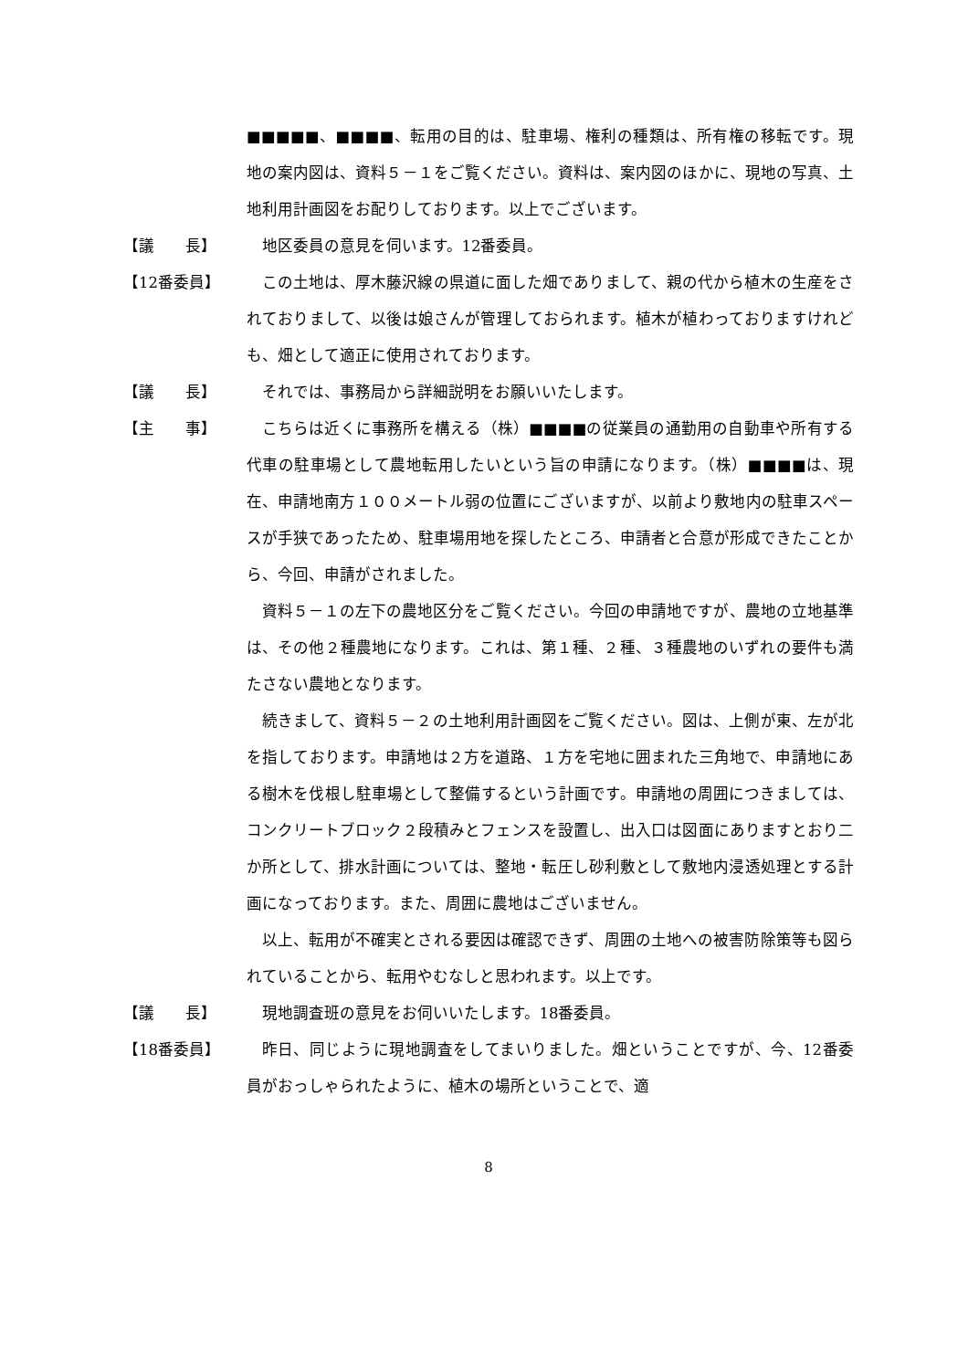■■■■■、■■■■、転用の目的は、駐車場、権利の種類は、所有権の移転です。現地の案内図は、資料５－１をご覧ください。資料は、案内図のほかに、現地の写真、土地利用計画図をお配りしております。以上でございます。
【議　　長】
地区委員の意見を伺います。12番委員。
【12番委員】
この土地は、厚木藤沢線の県道に面した畑でありまして、親の代から植木の生産をされておりまして、以後は娘さんが管理しておられます。植木が植わっておりますけれども、畑として適正に使用されております。
【議　　長】
それでは、事務局から詳細説明をお願いいたします。
【主　　事】
こちらは近くに事務所を構える（株）■■■■の従業員の通勤用の自動車や所有する代車の駐車場として農地転用したいという旨の申請になります。（株）■■■■は、現在、申請地南方１００メートル弱の位置にございますが、以前より敷地内の駐車スペースが手狭であったため、駐車場用地を探したところ、申請者と合意が形成できたことから、今回、申請がされました。
資料５－１の左下の農地区分をご覧ください。今回の申請地ですが、農地の立地基準は、その他２種農地になります。これは、第１種、２種、３種農地のいずれの要件も満たさない農地となります。
続きまして、資料５－２の土地利用計画図をご覧ください。図は、上側が東、左が北を指しております。申請地は２方を道路、１方を宅地に囲まれた三角地で、申請地にある樹木を伐根し駐車場として整備するという計画です。申請地の周囲につきましては、コンクリートブロック２段積みとフェンスを設置し、出入口は図面にありますとおり二か所として、排水計画については、整地・転圧し砂利敷として敷地内浸透処理とする計画になっております。また、周囲に農地はございません。
以上、転用が不確実とされる要因は確認できず、周囲の土地への被害防除策等も図られていることから、転用やむなしと思われます。以上です。
【議　　長】
現地調査班の意見をお伺いいたします。18番委員。
【18番委員】
昨日、同じように現地調査をしてまいりました。畑ということですが、今、12番委員がおっしゃられたように、植木の場所ということで、適
8